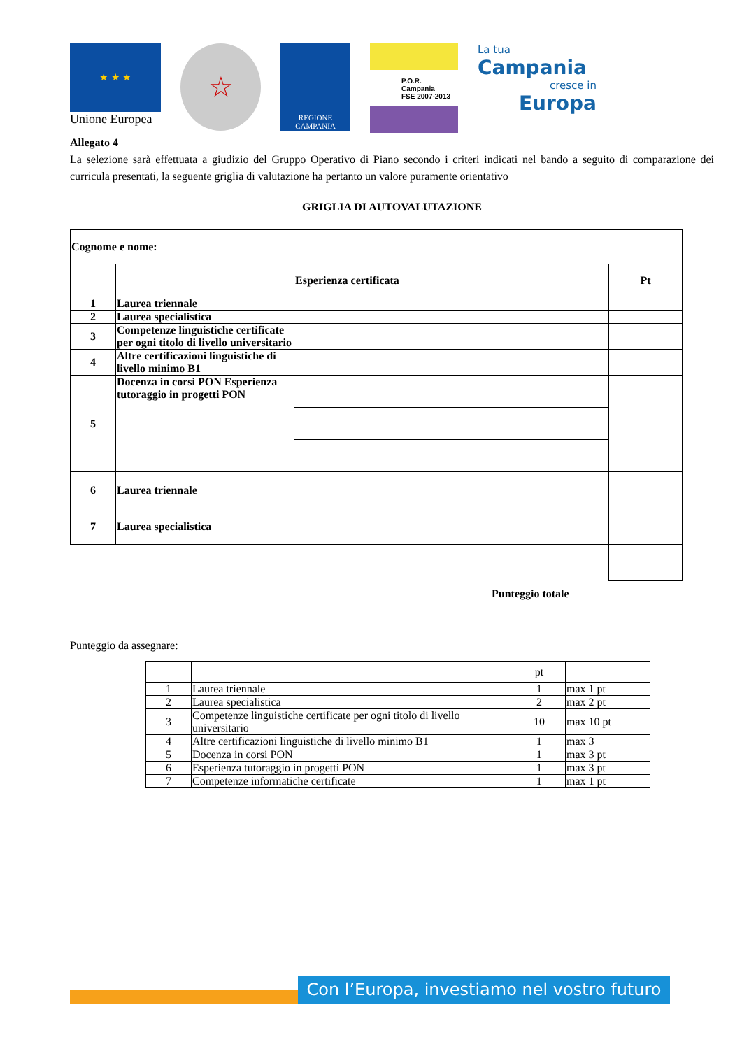★ ★ ★
Unione Europea
☆
REGIONE CAMPANIA
P.O.R.
Campania
FSE 2007-2013
La tua
Campania
cresce in
Europa
Allegato 4
La selezione sarà effettuata a giudizio del Gruppo Operativo di Piano secondo i criteri indicati nel bando a seguito di comparazione dei curricula presentati, la seguente griglia di valutazione ha pertanto un valore puramente orientativo
GRIGLIA DI AUTOVALUTAZIONE
| Cognome e nome: | | | |
| | | Esperienza certificata | Pt |
| 1 | Laurea triennale | | |
| 2 | Laurea specialistica | | |
| 3 | Competenze linguistiche certificate per ogni titolo di livello universitario | | |
| 4 | Altre certificazioni linguistiche di livello minimo B1 | | |
| 5 | Docenza in corsi PON Esperienza tutoraggio in progetti PON | | |
| 6 | Laurea triennale | | |
| 7 | Laurea specialistica | | |
Punteggio totale
Punteggio da assegnare:
| | | pt | |
| 1 | Laurea triennale | 1 | max 1 pt |
| 2 | Laurea specialistica | 2 | max 2 pt |
| 3 | Competenze linguistiche certificate per ogni titolo di livello universitario | 10 | max 10 pt |
| 4 | Altre certificazioni linguistiche di livello minimo B1 | 1 | max 3 |
| 5 | Docenza in corsi PON | 1 | max 3 pt |
| 6 | Esperienza tutoraggio in progetti PON | 1 | max 3 pt |
| 7 | Competenze informatiche certificate | 1 | max 1 pt |
Con l’Europa, investiamo nel vostro futuro